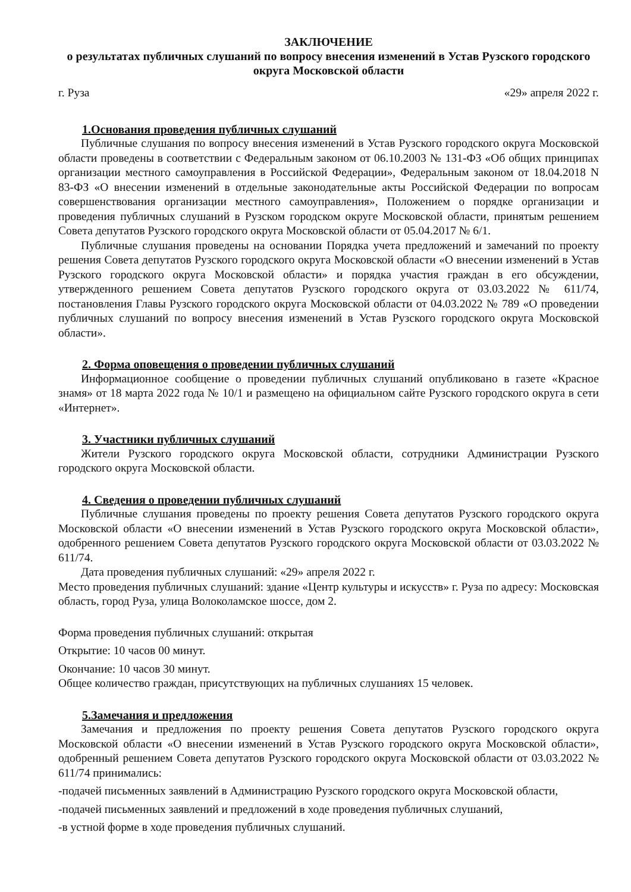ЗАКЛЮЧЕНИЕ
о результатах публичных слушаний по вопросу внесения изменений в Устав Рузского городского округа Московской области
г. Руза «29» апреля 2022 г.
1.Основания проведения публичных слушаний
Публичные слушания по вопросу внесения изменений в Устав Рузского городского округа Московской области проведены в соответствии с Федеральным законом от 06.10.2003 № 131-ФЗ «Об общих принципах организации местного самоуправления в Российской Федерации», Федеральным законом от 18.04.2018 N 83-ФЗ «О внесении изменений в отдельные законодательные акты Российской Федерации по вопросам совершенствования организации местного самоуправления», Положением о порядке организации и проведения публичных слушаний в Рузском городском округе Московской области, принятым решением Совета депутатов Рузского городского округа Московской области от 05.04.2017 № 6/1.
Публичные слушания проведены на основании Порядка учета предложений и замечаний по проекту решения Совета депутатов Рузского городского округа Московской области «О внесении изменений в Устав Рузского городского округа Московской области» и порядка участия граждан в его обсуждении, утвержденного решением Совета депутатов Рузского городского округа от 03.03.2022 № 611/74, постановления Главы Рузского городского округа Московской области от 04.03.2022 № 789 «О проведении публичных слушаний по вопросу внесения изменений в Устав Рузского городского округа Московской области».
2. Форма оповещения о проведении публичных слушаний
Информационное сообщение о проведении публичных слушаний опубликовано в газете «Красное знамя» от 18 марта 2022 года № 10/1 и размещено на официальном сайте Рузского городского округа в сети «Интернет».
3. Участники публичных слушаний
Жители Рузского городского округа Московской области, сотрудники Администрации Рузского городского округа Московской области.
4. Сведения о проведении публичных слушаний
Публичные слушания проведены по проекту решения Совета депутатов Рузского городского округа Московской области «О внесении изменений в Устав Рузского городского округа Московской области», одобренного решением Совета депутатов Рузского городского округа Московской области от 03.03.2022 № 611/74.
Дата проведения публичных слушаний: «29» апреля 2022 г.
Место проведения публичных слушаний: здание «Центр культуры и искусств» г. Руза по адресу: Московская область, город Руза, улица Волоколамское шоссе, дом 2.
Форма проведения публичных слушаний: открытая
Открытие: 10 часов 00 минут.
Окончание: 10 часов 30 минут.
Общее количество граждан, присутствующих на публичных слушаниях 15 человек.
5.Замечания и предложения
Замечания и предложения по проекту решения Совета депутатов Рузского городского округа Московской области «О внесении изменений в Устав Рузского городского округа Московской области», одобренный решением Совета депутатов Рузского городского округа Московской области от 03.03.2022 № 611/74 принимались:
-подачей письменных заявлений в Администрацию Рузского городского округа Московской области,
-подачей письменных заявлений и предложений в ходе проведения публичных слушаний,
-в устной форме в ходе проведения публичных слушаний.